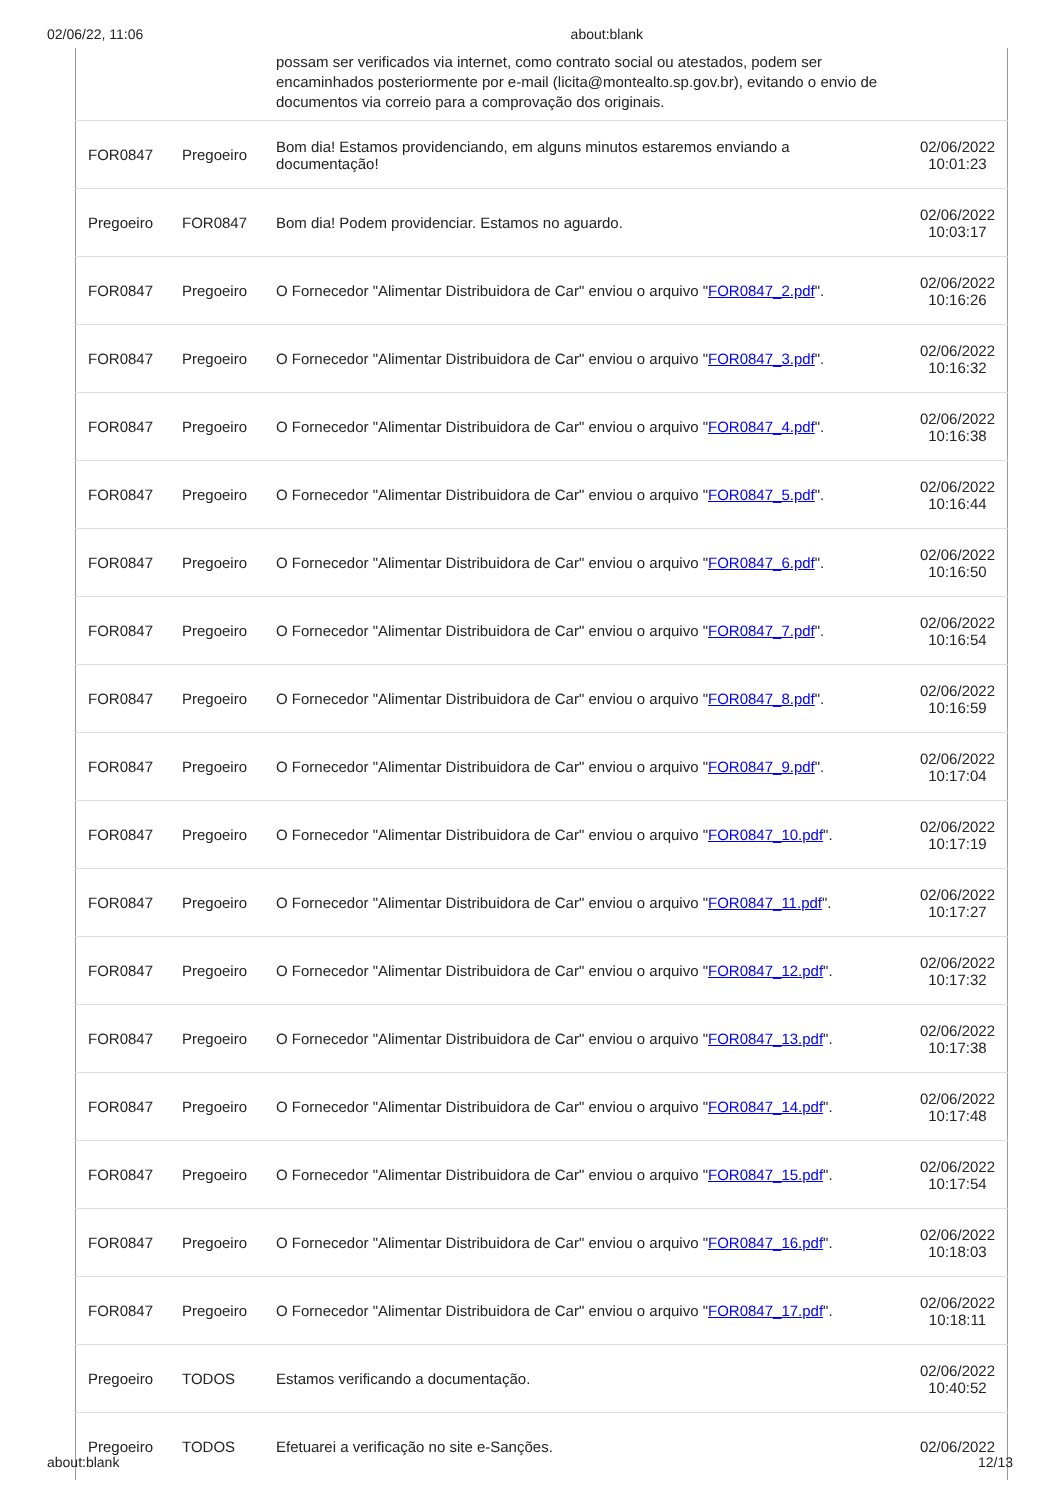02/06/22, 11:06 about:blank
| | | possam ser verificados via internet, como contrato social ou atestados, podem ser encaminhados posteriormente por e-mail (licita@montealto.sp.gov.br), evitando o envio de documentos via correio para a comprovação dos originais. | |
| FOR0847 | Pregoeiro | Bom dia! Estamos providenciando, em alguns minutos estaremos enviando a documentação! | 02/06/2022 10:01:23 |
| Pregoeiro | FOR0847 | Bom dia! Podem providenciar. Estamos no aguardo. | 02/06/2022 10:03:17 |
| FOR0847 | Pregoeiro | O Fornecedor "Alimentar Distribuidora de Car" enviou o arquivo " FOR0847_2.pdf ". | 02/06/2022 10:16:26 |
| FOR0847 | Pregoeiro | O Fornecedor "Alimentar Distribuidora de Car" enviou o arquivo " FOR0847_3.pdf ". | 02/06/2022 10:16:32 |
| FOR0847 | Pregoeiro | O Fornecedor "Alimentar Distribuidora de Car" enviou o arquivo " FOR0847_4.pdf ". | 02/06/2022 10:16:38 |
| FOR0847 | Pregoeiro | O Fornecedor "Alimentar Distribuidora de Car" enviou o arquivo " FOR0847_5.pdf ". | 02/06/2022 10:16:44 |
| FOR0847 | Pregoeiro | O Fornecedor "Alimentar Distribuidora de Car" enviou o arquivo " FOR0847_6.pdf ". | 02/06/2022 10:16:50 |
| FOR0847 | Pregoeiro | O Fornecedor "Alimentar Distribuidora de Car" enviou o arquivo " FOR0847_7.pdf ". | 02/06/2022 10:16:54 |
| FOR0847 | Pregoeiro | O Fornecedor "Alimentar Distribuidora de Car" enviou o arquivo " FOR0847_8.pdf ". | 02/06/2022 10:16:59 |
| FOR0847 | Pregoeiro | O Fornecedor "Alimentar Distribuidora de Car" enviou o arquivo " FOR0847_9.pdf ". | 02/06/2022 10:17:04 |
| FOR0847 | Pregoeiro | O Fornecedor "Alimentar Distribuidora de Car" enviou o arquivo " FOR0847_10.pdf ". | 02/06/2022 10:17:19 |
| FOR0847 | Pregoeiro | O Fornecedor "Alimentar Distribuidora de Car" enviou o arquivo " FOR0847_11.pdf ". | 02/06/2022 10:17:27 |
| FOR0847 | Pregoeiro | O Fornecedor "Alimentar Distribuidora de Car" enviou o arquivo " FOR0847_12.pdf ". | 02/06/2022 10:17:32 |
| FOR0847 | Pregoeiro | O Fornecedor "Alimentar Distribuidora de Car" enviou o arquivo " FOR0847_13.pdf ". | 02/06/2022 10:17:38 |
| FOR0847 | Pregoeiro | O Fornecedor "Alimentar Distribuidora de Car" enviou o arquivo " FOR0847_14.pdf ". | 02/06/2022 10:17:48 |
| FOR0847 | Pregoeiro | O Fornecedor "Alimentar Distribuidora de Car" enviou o arquivo " FOR0847_15.pdf ". | 02/06/2022 10:17:54 |
| FOR0847 | Pregoeiro | O Fornecedor "Alimentar Distribuidora de Car" enviou o arquivo " FOR0847_16.pdf ". | 02/06/2022 10:18:03 |
| FOR0847 | Pregoeiro | O Fornecedor "Alimentar Distribuidora de Car" enviou o arquivo " FOR0847_17.pdf ". | 02/06/2022 10:18:11 |
| Pregoeiro | TODOS | Estamos verificando a documentação. | 02/06/2022 10:40:52 |
| Pregoeiro | TODOS | Efetuarei a verificação no site e-Sanções. | 02/06/2022 |
about:blank 12/13